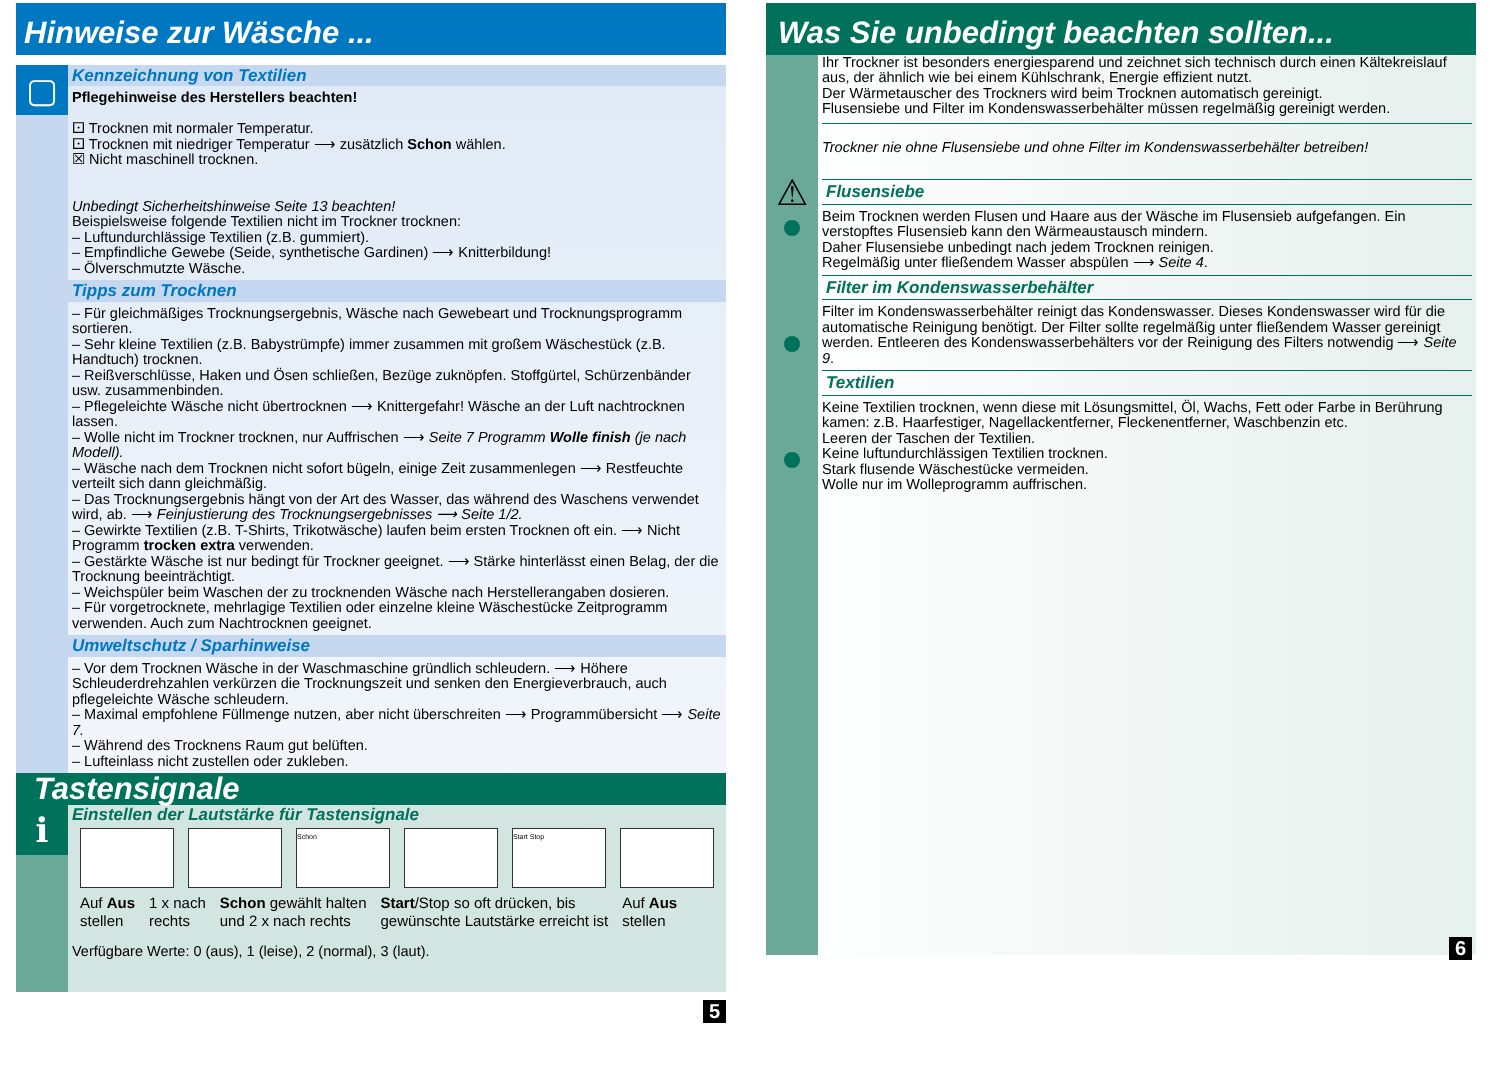Hinweise zur Wäsche ...
▢
Kennzeichnung von Textilien
Pflegehinweise des Herstellers beachten!
⚀ Trocknen mit normaler Temperatur.
⚀ Trocknen mit niedriger Temperatur ⟶ zusätzlich Schon wählen.
☒ Nicht maschinell trocknen.
Unbedingt Sicherheitshinweise Seite 13 beachten!
Beispielsweise folgende Textilien nicht im Trockner trocknen:
– Luftundurchlässige Textilien (z.B. gummiert).
– Empfindliche Gewebe (Seide, synthetische Gardinen) ⟶ Knitterbildung!
– Ölverschmutzte Wäsche.
Tipps zum Trocknen
– Für gleichmäßiges Trocknungsergebnis, Wäsche nach Gewebeart und Trocknungsprogramm sortieren.
– Sehr kleine Textilien (z.B. Babystrümpfe) immer zusammen mit großem Wäschestück (z.B. Handtuch) trocknen.
– Reißverschlüsse, Haken und Ösen schließen, Bezüge zuknöpfen. Stoffgürtel, Schürzenbänder usw. zusammenbinden.
– Pflegeleichte Wäsche nicht übertrocknen ⟶ Knittergefahr! Wäsche an der Luft nachtrocknen lassen.
– Wolle nicht im Trockner trocknen, nur Auffrischen ⟶ Seite 7 Programm Wolle finish (je nach Modell).
– Wäsche nach dem Trocknen nicht sofort bügeln, einige Zeit zusammenlegen ⟶ Restfeuchte verteilt sich dann gleichmäßig.
– Das Trocknungsergebnis hängt von der Art des Wasser, das während des Waschens verwendet wird, ab. ⟶ Feinjustierung des Trocknungsergebnisses ⟶ Seite 1/2.
– Gewirkte Textilien (z.B. T-Shirts, Trikotwäsche) laufen beim ersten Trocknen oft ein. ⟶ Nicht Programm trocken extra verwenden.
– Gestärkte Wäsche ist nur bedingt für Trockner geeignet. ⟶ Stärke hinterlässt einen Belag, der die Trocknung beeinträchtigt.
– Weichspüler beim Waschen der zu trocknenden Wäsche nach Herstellerangaben dosieren.
– Für vorgetrocknete, mehrlagige Textilien oder einzelne kleine Wäschestücke Zeitprogramm verwenden. Auch zum Nachtrocknen geeignet.
Umweltschutz / Sparhinweise
– Vor dem Trocknen Wäsche in der Waschmaschine gründlich schleudern. ⟶ Höhere Schleuderdrehzahlen verkürzen die Trocknungszeit und senken den Energieverbrauch, auch pflegeleichte Wäsche schleudern.
– Maximal empfohlene Füllmenge nutzen, aber nicht überschreiten ⟶ Programmübersicht ⟶ Seite 7.
– Während des Trocknens Raum gut belüften.
– Lufteinlass nicht zustellen oder zukleben.
Tastensignale
i
Einstellen der Lautstärke für Tastensignale
Schon Start Stop
Auf Aus
stellen
1 x nach
rechts
Schon gewählt halten
und 2 x nach rechts
Start/Stop so oft drücken, bis
gewünschte Lautstärke erreicht ist
Auf Aus
stellen
Verfügbare Werte: 0 (aus), 1 (leise), 2 (normal), 3 (laut).
5
Was Sie unbedingt beachten sollten...
⚠
Ihr Trockner ist besonders energiesparend und zeichnet sich technisch durch einen Kältekreislauf aus, der ähnlich wie bei einem Kühlschrank, Energie effizient nutzt.
Der Wärmetauscher des Trockners wird beim Trocknen automatisch gereinigt.
Flusensiebe und Filter im Kondenswasserbehälter müssen regelmäßig gereinigt werden.
Trockner nie ohne Flusensiebe und ohne Filter im Kondenswasserbehälter betreiben!
Flusensiebe
Beim Trocknen werden Flusen und Haare aus der Wäsche im Flusensieb aufgefangen. Ein verstopftes Flusensieb kann den Wärmeaustausch mindern.
Daher Flusensiebe unbedingt nach jedem Trocknen reinigen.
Regelmäßig unter fließendem Wasser abspülen ⟶ Seite 4.
Filter im Kondenswasserbehälter
Filter im Kondenswasserbehälter reinigt das Kondenswasser. Dieses Kondenswasser wird für die automatische Reinigung benötigt. Der Filter sollte regelmäßig unter fließendem Wasser gereinigt werden. Entleeren des Kondenswasserbehälters vor der Reinigung des Filters notwendig ⟶ Seite 9.
Textilien
Keine Textilien trocknen, wenn diese mit Lösungsmittel, Öl, Wachs, Fett oder Farbe in Berührung kamen: z.B. Haarfestiger, Nagellackentferner, Fleckenentferner, Waschbenzin etc.
Leeren der Taschen der Textilien.
Keine luftundurchlässigen Textilien trocknen.
Stark flusende Wäschestücke vermeiden.
Wolle nur im Wolleprogramm auffrischen.
6